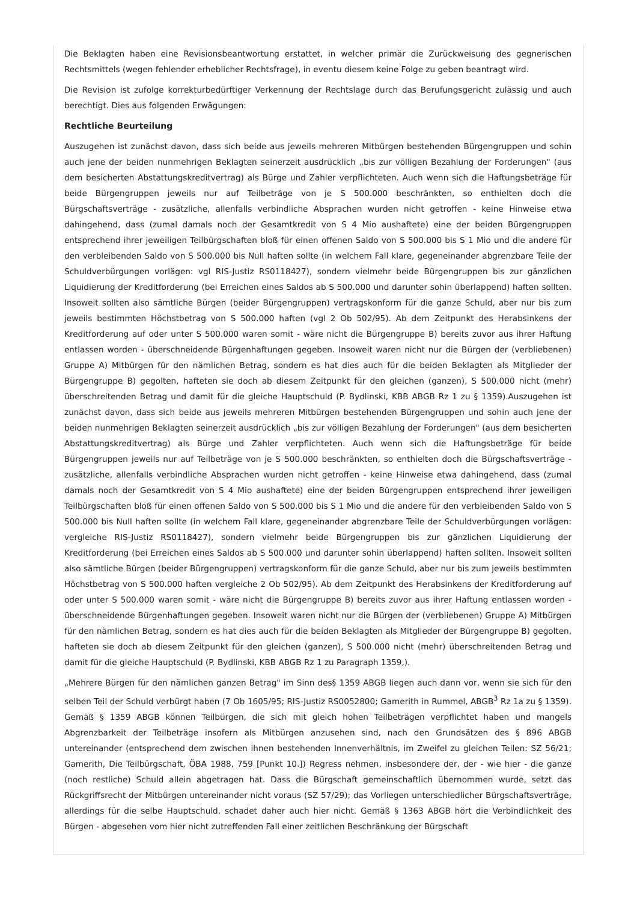Die Beklagten haben eine Revisionsbeantwortung erstattet, in welcher primär die Zurückweisung des gegnerischen Rechtsmittels (wegen fehlender erheblicher Rechtsfrage), in eventu diesem keine Folge zu geben beantragt wird.
Die Revision ist zufolge korrekturbedürftiger Verkennung der Rechtslage durch das Berufungsgericht zulässig und auch berechtigt. Dies aus folgenden Erwägungen:
Rechtliche Beurteilung
Auszugehen ist zunächst davon, dass sich beide aus jeweils mehreren Mitbürgen bestehenden Bürgengruppen und sohin auch jene der beiden nunmehrigen Beklagten seinerzeit ausdrücklich „bis zur völligen Bezahlung der Forderungen" (aus dem besicherten Abstattungskreditvertrag) als Bürge und Zahler verpflichteten. Auch wenn sich die Haftungsbeträge für beide Bürgengruppen jeweils nur auf Teilbeträge von je S 500.000 beschränkten, so enthielten doch die Bürgschaftsverträge - zusätzliche, allenfalls verbindliche Absprachen wurden nicht getroffen - keine Hinweise etwa dahingehend, dass (zumal damals noch der Gesamtkredit von S 4 Mio aushaftete) eine der beiden Bürgengruppen entsprechend ihrer jeweiligen Teilbürgschaften bloß für einen offenen Saldo von S 500.000 bis S 1 Mio und die andere für den verbleibenden Saldo von S 500.000 bis Null haften sollte (in welchem Fall klare, gegeneinander abgrenzbare Teile der Schuldverbürgungen vorlägen: vgl RIS-Justiz RS0118427), sondern vielmehr beide Bürgengruppen bis zur gänzlichen Liquidierung der Kreditforderung (bei Erreichen eines Saldos ab S 500.000 und darunter sohin überlappend) haften sollten. Insoweit sollten also sämtliche Bürgen (beider Bürgengruppen) vertragskonform für die ganze Schuld, aber nur bis zum jeweils bestimmten Höchstbetrag von S 500.000 haften (vgl 2 Ob 502/95). Ab dem Zeitpunkt des Herabsinkens der Kreditforderung auf oder unter S 500.000 waren somit - wäre nicht die Bürgengruppe B) bereits zuvor aus ihrer Haftung entlassen worden - überschneidende Bürgenhaftungen gegeben. Insoweit waren nicht nur die Bürgen der (verbliebenen) Gruppe A) Mitbürgen für den nämlichen Betrag, sondern es hat dies auch für die beiden Beklagten als Mitglieder der Bürgengruppe B) gegolten, hafteten sie doch ab diesem Zeitpunkt für den gleichen (ganzen), S 500.000 nicht (mehr) überschreitenden Betrag und damit für die gleiche Hauptschuld (P. Bydlinski, KBB ABGB Rz 1 zu § 1359).Auszugehen ist zunächst davon, dass sich beide aus jeweils mehreren Mitbürgen bestehenden Bürgengruppen und sohin auch jene der beiden nunmehrigen Beklagten seinerzeit ausdrücklich „bis zur völligen Bezahlung der Forderungen" (aus dem besicherten Abstattungskreditvertrag) als Bürge und Zahler verpflichteten. Auch wenn sich die Haftungsbeträge für beide Bürgengruppen jeweils nur auf Teilbeträge von je S 500.000 beschränkten, so enthielten doch die Bürgschaftsverträge - zusätzliche, allenfalls verbindliche Absprachen wurden nicht getroffen - keine Hinweise etwa dahingehend, dass (zumal damals noch der Gesamtkredit von S 4 Mio aushaftete) eine der beiden Bürgengruppen entsprechend ihrer jeweiligen Teilbürgschaften bloß für einen offenen Saldo von S 500.000 bis S 1 Mio und die andere für den verbleibenden Saldo von S 500.000 bis Null haften sollte (in welchem Fall klare, gegeneinander abgrenzbare Teile der Schuldverbürgungen vorlägen: vergleiche RIS-Justiz RS0118427), sondern vielmehr beide Bürgengruppen bis zur gänzlichen Liquidierung der Kreditforderung (bei Erreichen eines Saldos ab S 500.000 und darunter sohin überlappend) haften sollten. Insoweit sollten also sämtliche Bürgen (beider Bürgengruppen) vertragskonform für die ganze Schuld, aber nur bis zum jeweils bestimmten Höchstbetrag von S 500.000 haften vergleiche 2 Ob 502/95). Ab dem Zeitpunkt des Herabsinkens der Kreditforderung auf oder unter S 500.000 waren somit - wäre nicht die Bürgengruppe B) bereits zuvor aus ihrer Haftung entlassen worden - überschneidende Bürgenhaftungen gegeben. Insoweit waren nicht nur die Bürgen der (verbliebenen) Gruppe A) Mitbürgen für den nämlichen Betrag, sondern es hat dies auch für die beiden Beklagten als Mitglieder der Bürgengruppe B) gegolten, hafteten sie doch ab diesem Zeitpunkt für den gleichen (ganzen), S 500.000 nicht (mehr) überschreitenden Betrag und damit für die gleiche Hauptschuld (P. Bydlinski, KBB ABGB Rz 1 zu Paragraph 1359,).
„Mehrere Bürgen für den nämlichen ganzen Betrag" im Sinn des§ 1359 ABGB liegen auch dann vor, wenn sie sich für den selben Teil der Schuld verbürgt haben (7 Ob 1605/95; RIS-Justiz RS0052800; Gamerith in Rummel, ABGB<sup>3</sup> Rz 1a zu § 1359). Gemäß § 1359 ABGB können Teilbürgen, die sich mit gleich hohen Teilbeträgen verpflichtet haben und mangels Abgrenzbarkeit der Teilbeträge insofern als Mitbürgen anzusehen sind, nach den Grundsätzen des § 896 ABGB untereinander (entsprechend dem zwischen ihnen bestehenden Innenverhältnis, im Zweifel zu gleichen Teilen: SZ 56/21; Gamerith, Die Teilbürgschaft, ÖBA 1988, 759 [Punkt 10.]) Regress nehmen, insbesondere der, der - wie hier - die ganze (noch restliche) Schuld allein abgetragen hat. Dass die Bürgschaft gemeinschaftlich übernommen wurde, setzt das Rückgriffsrecht der Mitbürgen untereinander nicht voraus (SZ 57/29); das Vorliegen unterschiedlicher Bürgschaftsverträge, allerdings für die selbe Hauptschuld, schadet daher auch hier nicht. Gemäß § 1363 ABGB hört die Verbindlichkeit des Bürgen - abgesehen vom hier nicht zutreffenden Fall einer zeitlichen Beschränkung der Bürgschaft